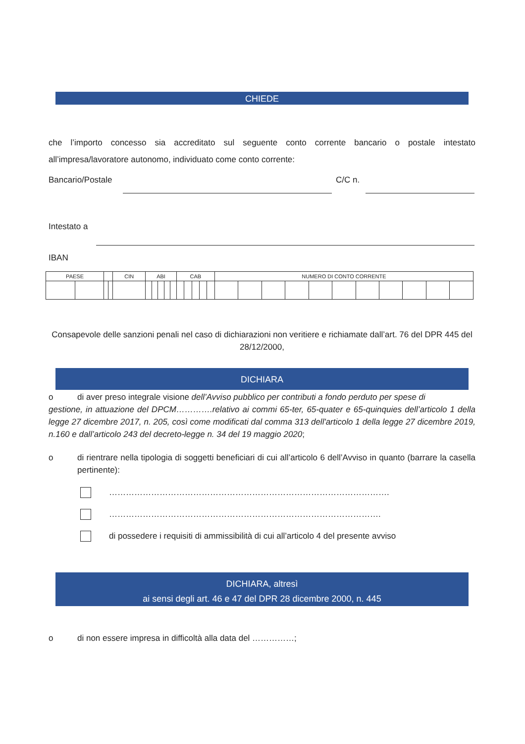CHIEDE
che l’importo concesso sia accreditato sul seguente conto corrente bancario o postale intestato all’impresa/lavoratore autonomo, individuato come conto corrente:
Bancario/Postale C/C n.
Intestato a
IBAN
| PAESE | | | | CIN | ABI | | | | | CAB | | | | | NUMERO DI CONTO CORRENTE | | | | | | | | | | |
| --- | --- | --- | --- | --- | --- | --- | --- | --- | --- | --- | --- | --- | --- | --- | --- | --- | --- | --- | --- | --- | --- | --- | --- | --- | --- |
Consapevole delle sanzioni penali nel caso di dichiarazioni non veritiere e richiamate dall’art. 76 del DPR 445 del 28/12/2000,
DICHIARA
o
di aver preso integrale visione dell’Avviso pubblico per contributi a fondo perduto per spese di
gestione, in attuazione del DPCM………….relativo ai commi 65-ter, 65-quater e 65-quinquies dell’articolo 1 della legge 27 dicembre 2017, n. 205, così come modificati dal comma 313 dell'articolo 1 della legge 27 dicembre 2019, n.160 e dall’articolo 243 del decreto-legge n. 34 del 19 maggio 2020;
o
di rientrare nella tipologia di soggetti beneficiari di cui all’articolo 6 dell’Avviso in quanto (barrare la casella pertinente):
……………………………………………………………………………………….
…………………………………………………………………………………….
di possedere i requisiti di ammissibilità di cui all’articolo 4 del presente avviso
DICHIARA, altresì
ai sensi degli art. 46 e 47 del DPR 28 dicembre 2000, n. 445
o di non essere impresa in difficoltà alla data del ……………;